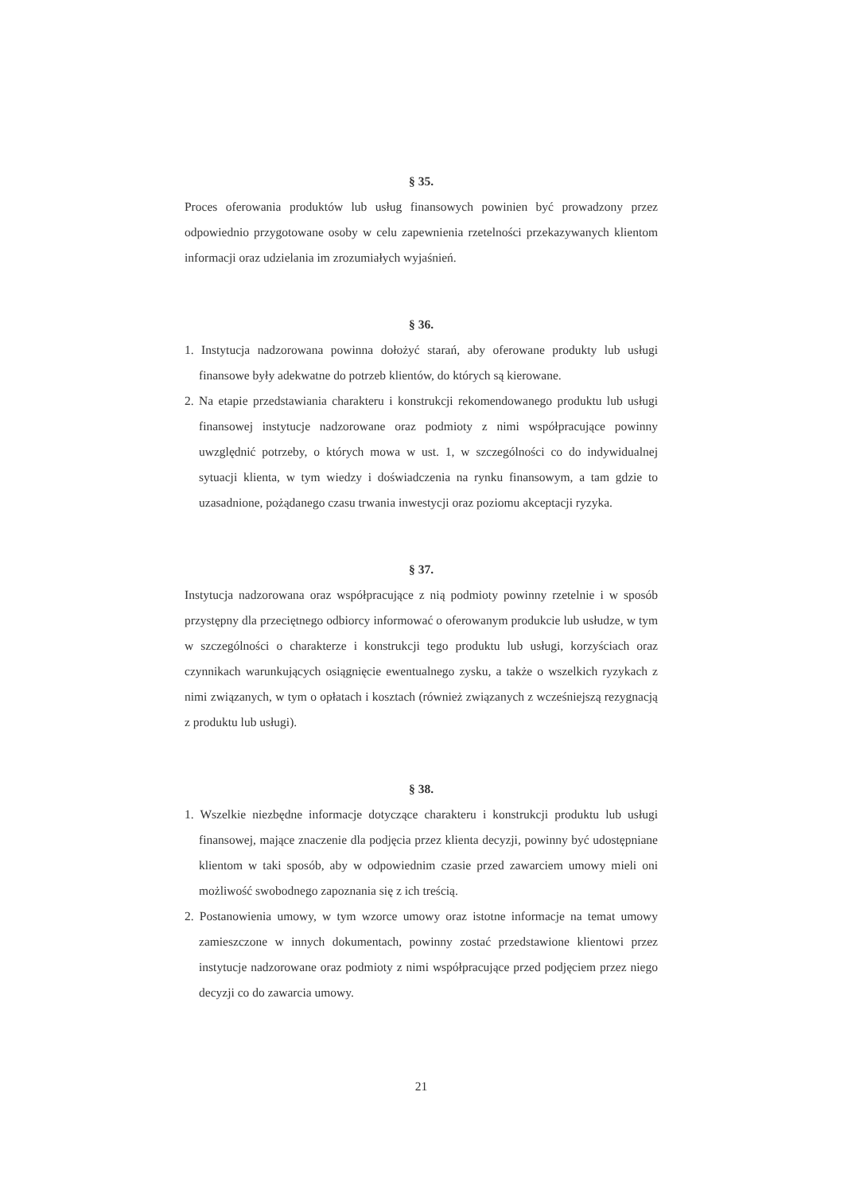§ 35.
Proces oferowania produktów lub usług finansowych powinien być prowadzony przez odpowiednio przygotowane osoby w celu zapewnienia rzetelności przekazywanych klientom informacji oraz udzielania im zrozumiałych wyjaśnień.
§ 36.
1. Instytucja nadzorowana powinna dołożyć starań, aby oferowane produkty lub usługi finansowe były adekwatne do potrzeb klientów, do których są kierowane.
2. Na etapie przedstawiania charakteru i konstrukcji rekomendowanego produktu lub usługi finansowej instytucje nadzorowane oraz podmioty z nimi współpracujące powinny uwzględnić potrzeby, o których mowa w ust. 1, w szczególności co do indywidualnej sytuacji klienta, w tym wiedzy i doświadczenia na rynku finansowym, a tam gdzie to uzasadnione, pożądanego czasu trwania inwestycji oraz poziomu akceptacji ryzyka.
§ 37.
Instytucja nadzorowana oraz współpracujące z nią podmioty powinny rzetelnie i w sposób przystępny dla przeciętnego odbiorcy informować o oferowanym produkcie lub usłudze, w tym w szczególności o charakterze i konstrukcji tego produktu lub usługi, korzyściach oraz czynnikach warunkujących osiągnięcie ewentualnego zysku, a także o wszelkich ryzykach z nimi związanych, w tym o opłatach i kosztach (również związanych z wcześniejszą rezygnacją z produktu lub usługi).
§ 38.
1. Wszelkie niezbędne informacje dotyczące charakteru i konstrukcji produktu lub usługi finansowej, mające znaczenie dla podjęcia przez klienta decyzji, powinny być udostępniane klientom w taki sposób, aby w odpowiednim czasie przed zawarciem umowy mieli oni możliwość swobodnego zapoznania się z ich treścią.
2. Postanowienia umowy, w tym wzorce umowy oraz istotne informacje na temat umowy zamieszczone w innych dokumentach, powinny zostać przedstawione klientowi przez instytucje nadzorowane oraz podmioty z nimi współpracujące przed podjęciem przez niego decyzji co do zawarcia umowy.
21